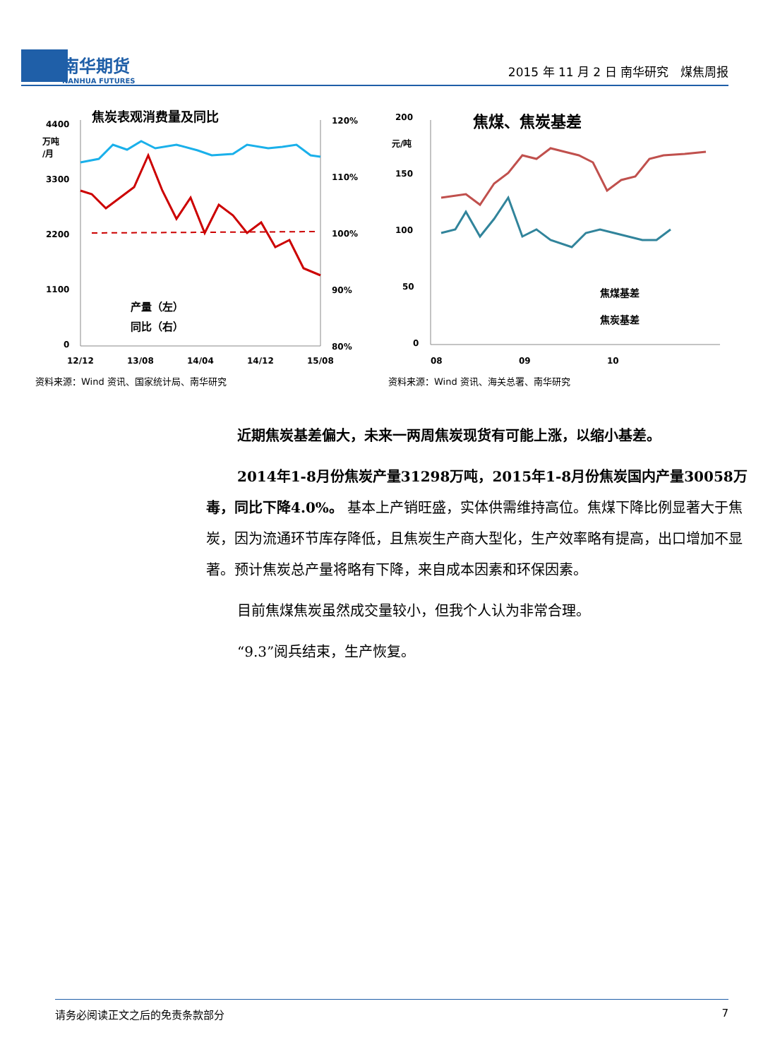南华期货
NANHUA FUTURES
2015 年 11 月 2 日 南华研究　煤焦周报
焦炭表观消费量及同比
4400
万吨
/月
3300
2200
1100
0
120%
110%
100%
90%
80%
产量（左）
同比（右）
12/12
13/08
14/04
14/12
15/08
资料来源：Wind 资讯、国家统计局、南华研究
焦煤、焦炭基差
200
元/吨
150
100
50
0
焦煤基差
焦炭基差
08
09
10
资料来源：Wind 资讯、海关总署、南华研究
近期焦炭基差偏大，未来一两周焦炭现货有可能上涨，以缩小基差。
2014年1-8月份焦炭产量31298万吨，2015年1-8月份焦炭国内产量30058万毒，同比下降4.0%。 基本上产销旺盛，实体供需维持高位。焦煤下降比例显著大于焦炭，因为流通环节库存降低，且焦炭生产商大型化，生产效率略有提高，出口增加不显著。预计焦炭总产量将略有下降，来自成本因素和环保因素。
目前焦煤焦炭虽然成交量较小，但我个人认为非常合理。
“9.3”阅兵结束，生产恢复。
请务必阅读正文之后的免责条款部分 7